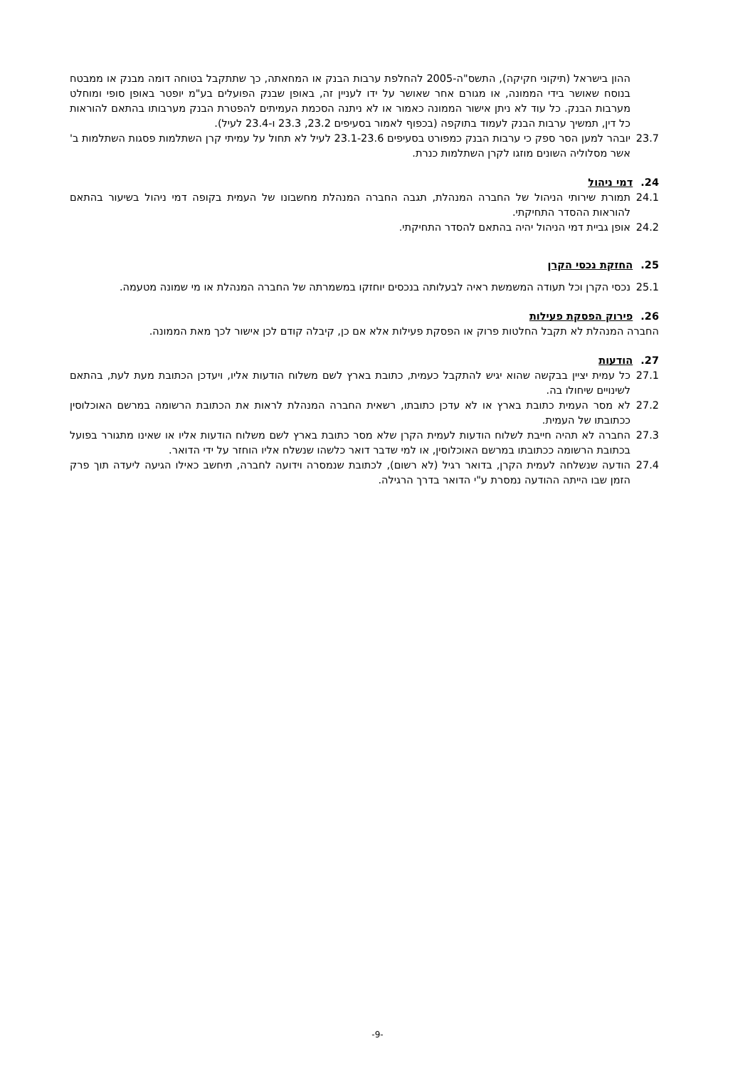ההון בישראל (תיקוני חקיקה), התשס"ה-2005 להחלפת ערבות הבנק או המחאתה, כך שתתקבל בטוחה דומה מבנק או ממבטח בנוסח שאושר בידי הממונה, או מגורם אחר שאושר על ידו לעניין זה, באופן שבנק הפועלים בע"מ יופטר באופן סופי ומוחלט מערבות הבנק. כל עוד לא ניתן אישור הממונה כאמור או לא ניתנה הסכמת העמיתים להפטרת הבנק מערבותו בהתאם להוראות כל דין, תמשיך ערבות הבנק לעמוד בתוקפה (בכפוף לאמור בסעיפים 23.2, 23.3 ו-23.4 לעיל).
23.7 יובהר למען הסר ספק כי ערבות הבנק כמפורט בסעיפים 23.1-23.6 לעיל לא תחול על עמיתי קרן השתלמות פסגות השתלמות ב' אשר מסלוליה השונים מוזגו לקרן השתלמות כנרת.
24. דמי ניהול
24.1 תמורת שירותי הניהול של החברה המנהלת, תגבה החברה המנהלת מחשבונו של העמית בקופה דמי ניהול בשיעור בהתאם להוראות ההסדר התחיקתי.
24.2 אופן גביית דמי הניהול יהיה בהתאם להסדר התחיקתי.
25. החזקת נכסי הקרן
25.1 נכסי הקרן וכל תעודה המשמשת ראיה לבעלותה בנכסים יוחזקו במשמרתה של החברה המנהלת או מי שמונה מטעמה.
26. פירוק הפסקת פעילות
החברה המנהלת לא תקבל החלטות פרוק או הפסקת פעילות אלא אם כן, קיבלה קודם לכן אישור לכך מאת הממונה.
27. הודעות
27.1 כל עמית יציין בבקשה שהוא יגיש להתקבל כעמית, כתובת בארץ לשם משלוח הודעות אליו, ויעדכן הכתובת מעת לעת, בהתאם לשינויים שיחולו בה.
27.2 לא מסר העמית כתובת בארץ או לא עדכן כתובתו, רשאית החברה המנהלת לראות את הכתובת הרשומה במרשם האוכלוסין ככתובתו של העמית.
27.3 החברה לא תהיה חייבת לשלוח הודעות לעמית הקרן שלא מסר כתובת בארץ לשם משלוח הודעות אליו או שאינו מתגורר בפועל בכתובת הרשומה ככתובתו במרשם האוכלוסין, או למי שדבר דואר כלשהו שנשלח אליו הוחזר על ידי הדואר.
27.4 הודעה שנשלחה לעמית הקרן, בדואר רגיל (לא רשום), לכתובת שנמסרה וידועה לחברה, תיחשב כאילו הגיעה ליעדה תוך פרק הזמן שבו הייתה ההודעה נמסרת ע"י הדואר בדרך הרגילה.
-9-